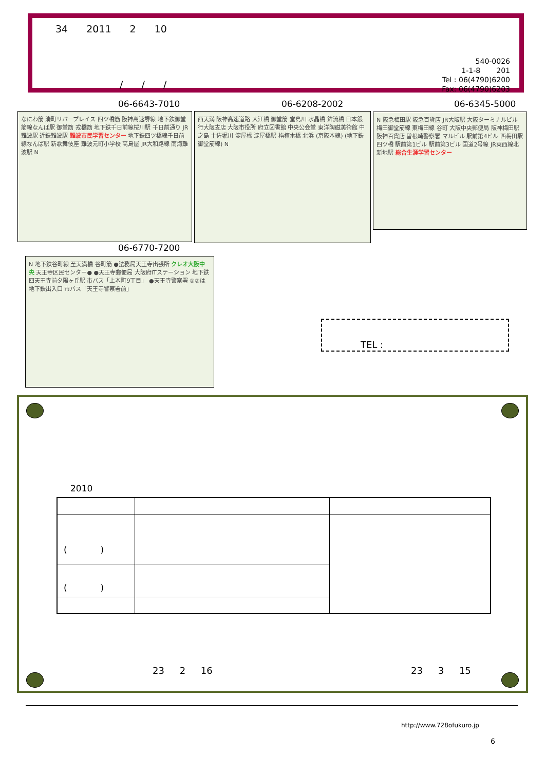34 2011 2 10
/ / /
540-0026
1-1-8 201
Tel : 06(4790)6200
Fax: 06(4790)6203
06-6643-7010 06-6208-2002 06-6345-5000
なにわ筋 湊町リバープレイス 四ツ橋筋 阪神高速堺線 地下鉄御堂筋線なんば駅 御堂筋 戎橋筋 地下鉄千日前線桜川駅 千日前通り JR難波駅 近鉄難波駅 難波市民学習センター 地下鉄四ツ橋線千日前線なんば駅 新歌舞伎座 難波元町小学校 高島屋 JR大和路線 南海難波駅 N
西天満 阪神高速道路 大江橋 御堂筋 堂島川 水晶橋 鉾流橋 日本銀行大阪支店 大阪市役所 府立図書館 中央公会堂 東洋陶磁美術館 中之島 土佐堀川 淀屋橋 淀屋橋駅 栴檀木橋 北浜 (京阪本線) (地下鉄御堂筋線) N
N 阪急梅田駅 阪急百貨店 JR大阪駅 大阪ターミナルビル 梅田御堂筋線 東梅田線 谷町 大阪中央郵便局 阪神梅田駅 阪神百貨店 曽根崎警察署 マルビル 駅前第4ビル 西梅田駅 四ツ橋 駅前第1ビル 駅前第3ビル 国道2号線 JR東西線北新地駅 総合生涯学習センター
06-6770-7200
N 地下鉄谷町線 至天満橋 谷町筋 ●法務局天王寺出張所 クレオ大阪中央 天王寺区民センター● ●天王寺郵便局 大阪府ITステーション 地下鉄四天王寺前夕陽ヶ丘駅 市バス「上本町9丁目」 ●天王寺警察署 ①②は地下鉄出入口 市バス「天王寺警察署前」
TEL :
2010
| ( ) | | |
| ( ) | | |
23 2 16 23 3 15
http://www.728ofukuro.jp
6